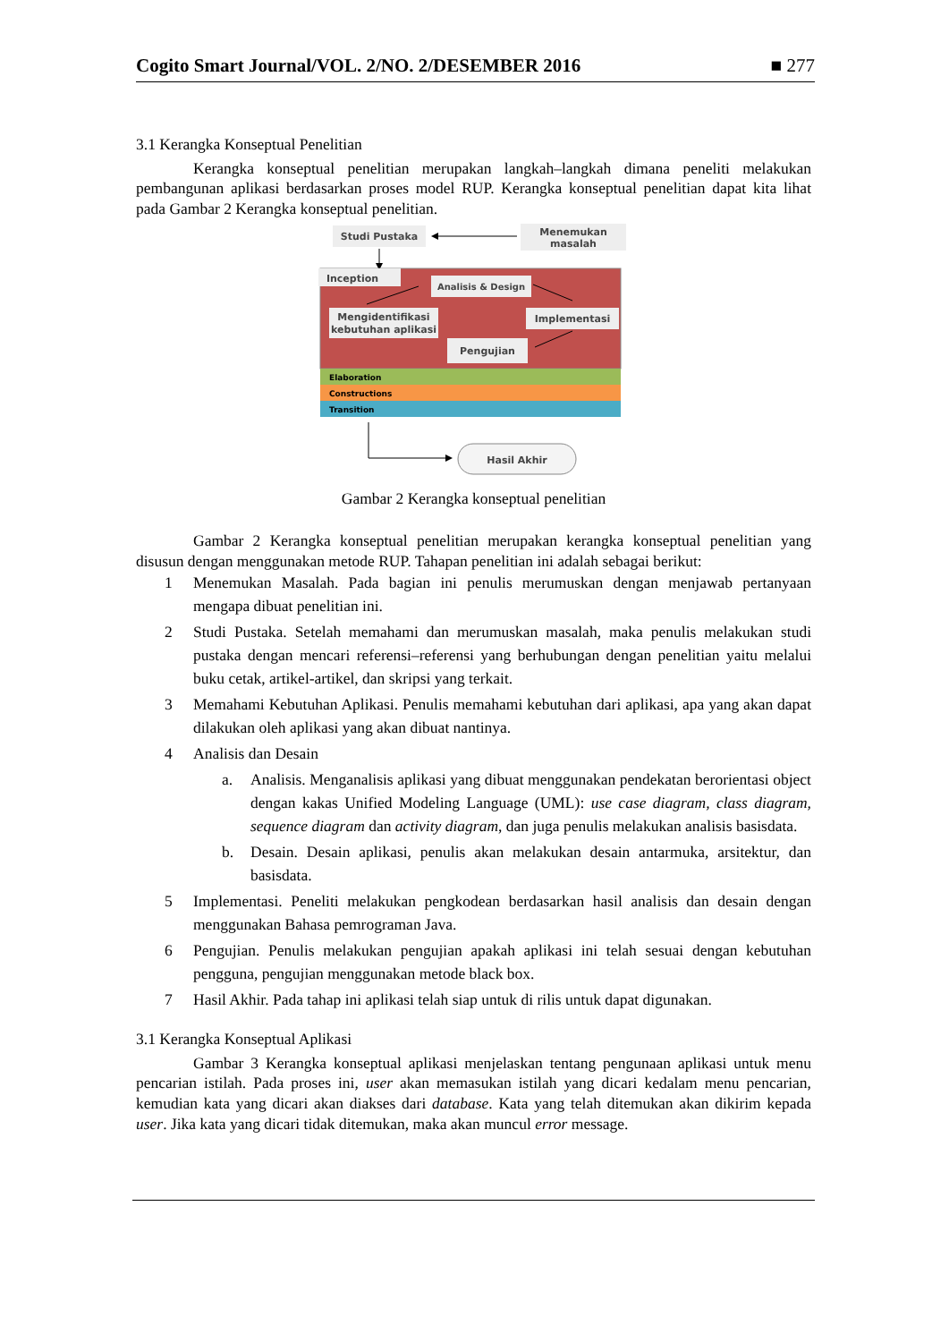Cogito Smart Journal/VOL. 2/NO. 2/DESEMBER 2016 ■ 277
3.1 Kerangka Konseptual Penelitian
Kerangka konseptual penelitian merupakan langkah–langkah dimana peneliti melakukan pembangunan aplikasi berdasarkan proses model RUP. Kerangka konseptual penelitian dapat kita lihat pada Gambar 2 Kerangka konseptual penelitian.
Studi Pustaka
Menemukan
masalah
Inception
Analisis & Design
Mengidentifikasi
kebutuhan aplikasi
Implementasi
Pengujian
Elaboration
Constructions
Transition
Hasil Akhir
Gambar 2 Kerangka konseptual penelitian
Gambar 2 Kerangka konseptual penelitian merupakan kerangka konseptual penelitian yang disusun dengan menggunakan metode RUP. Tahapan penelitian ini adalah sebagai berikut:
1 Menemukan Masalah. Pada bagian ini penulis merumuskan dengan menjawab pertanyaan mengapa dibuat penelitian ini.
2 Studi Pustaka. Setelah memahami dan merumuskan masalah, maka penulis melakukan studi pustaka dengan mencari referensi–referensi yang berhubungan dengan penelitian yaitu melalui buku cetak, artikel-artikel, dan skripsi yang terkait.
3 Memahami Kebutuhan Aplikasi. Penulis memahami kebutuhan dari aplikasi, apa yang akan dapat dilakukan oleh aplikasi yang akan dibuat nantinya.
4 Analisis dan Desain
a. Analisis. Menganalisis aplikasi yang dibuat menggunakan pendekatan berorientasi object dengan kakas Unified Modeling Language (UML): use case diagram, class diagram, sequence diagram dan activity diagram, dan juga penulis melakukan analisis basisdata.
b. Desain. Desain aplikasi, penulis akan melakukan desain antarmuka, arsitektur, dan basisdata.
5 Implementasi. Peneliti melakukan pengkodean berdasarkan hasil analisis dan desain dengan menggunakan Bahasa pemrograman Java.
6 Pengujian. Penulis melakukan pengujian apakah aplikasi ini telah sesuai dengan kebutuhan pengguna, pengujian menggunakan metode black box.
7 Hasil Akhir. Pada tahap ini aplikasi telah siap untuk di rilis untuk dapat digunakan.
3.1 Kerangka Konseptual Aplikasi
Gambar 3 Kerangka konseptual aplikasi menjelaskan tentang pengunaan aplikasi untuk menu pencarian istilah. Pada proses ini, user akan memasukan istilah yang dicari kedalam menu pencarian, kemudian kata yang dicari akan diakses dari database. Kata yang telah ditemukan akan dikirim kepada user. Jika kata yang dicari tidak ditemukan, maka akan muncul error message.